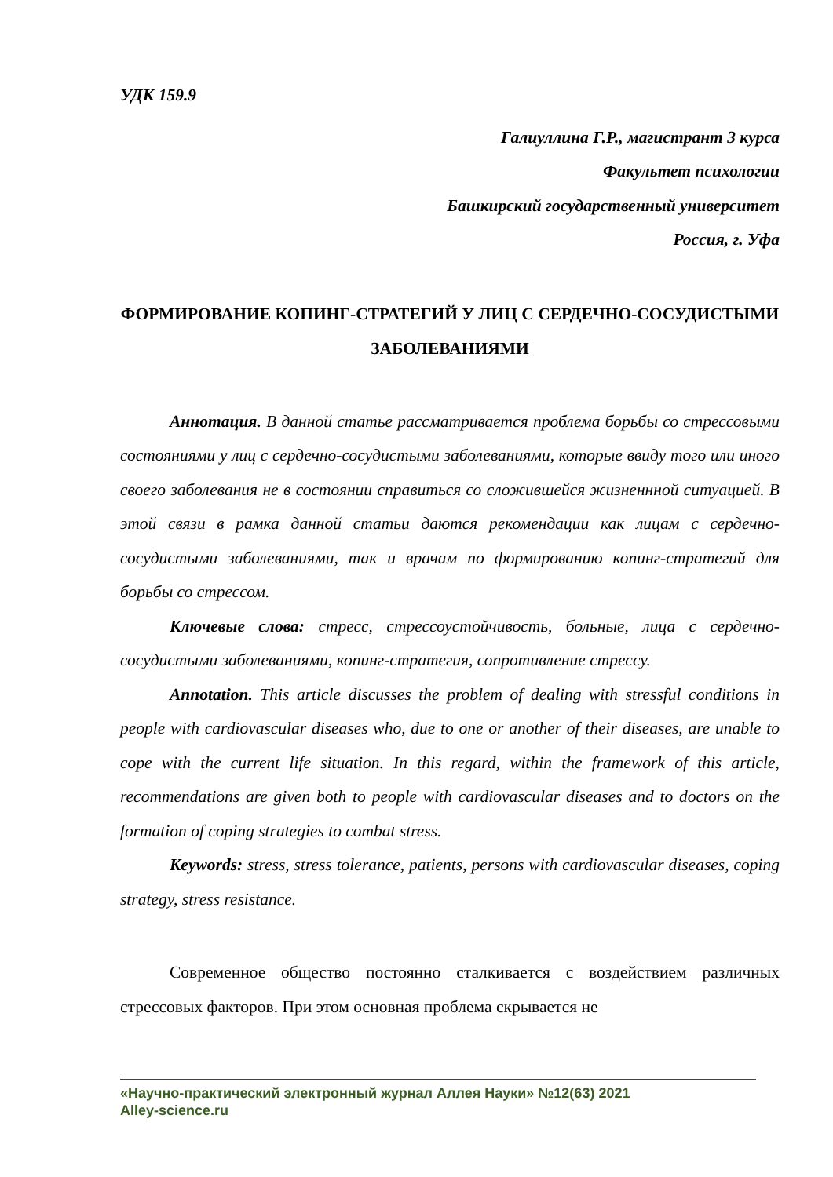УДК 159.9
Галиуллина Г.Р., магистрант 3 курса
Факультет психологии
Башкирский государственный университет
Россия, г. Уфа
ФОРМИРОВАНИЕ КОПИНГ-СТРАТЕГИЙ У ЛИЦ С СЕРДЕЧНО-СОСУДИСТЫМИ ЗАБОЛЕВАНИЯМИ
Аннотация. В данной статье рассматривается проблема борьбы со стрессовыми состояниями у лиц с сердечно-сосудистыми заболеваниями, которые ввиду того или иного своего заболевания не в состоянии справиться со сложившейся жизненнной ситуацией. В этой связи в рамка данной статьи даются рекомендации как лицам с сердечно-сосудистыми заболеваниями, так и врачам по формированию копинг-стратегий для борьбы со стрессом.
Ключевые слова: стресс, стрессоустойчивость, больные, лица с сердечно-сосудистыми заболеваниями, копинг-стратегия, сопротивление стрессу.
Annotation. This article discusses the problem of dealing with stressful conditions in people with cardiovascular diseases who, due to one or another of their diseases, are unable to cope with the current life situation. In this regard, within the framework of this article, recommendations are given both to people with cardiovascular diseases and to doctors on the formation of coping strategies to combat stress.
Keywords: stress, stress tolerance, patients, persons with cardiovascular diseases, coping strategy, stress resistance.
Современное общество постоянно сталкивается с воздействием различных стрессовых факторов. При этом основная проблема скрывается не
«Научно-практический электронный журнал Аллея Науки» №12(63) 2021
Alley-science.ru